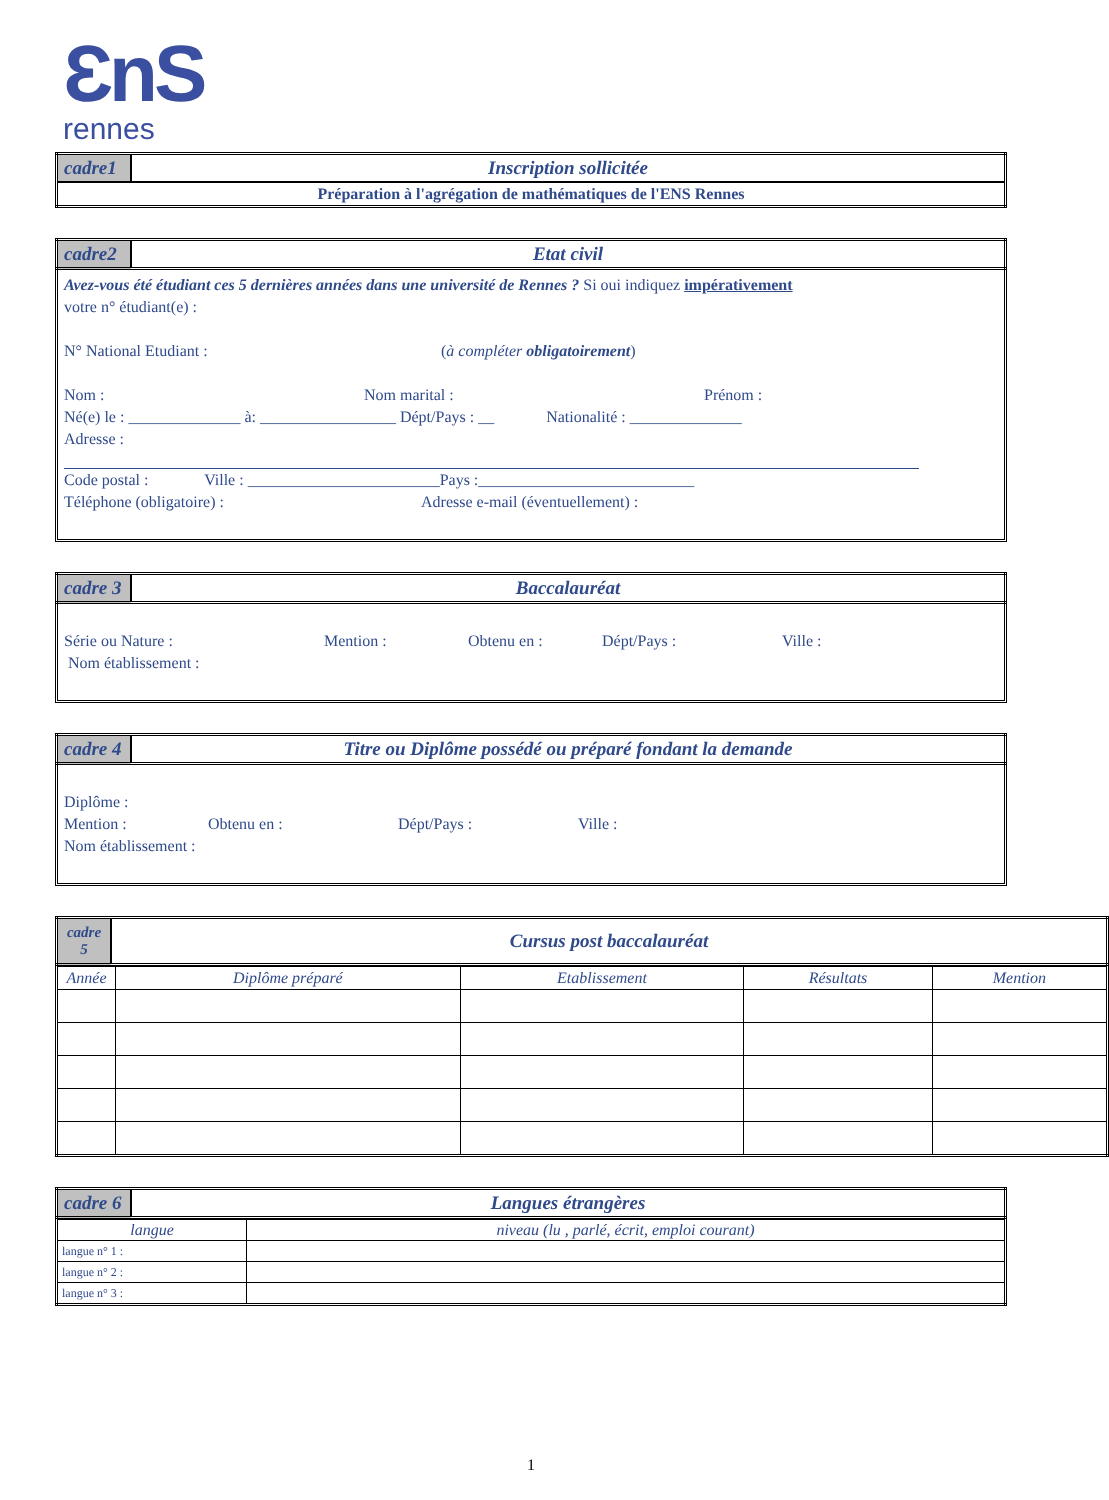ƐnS
rennes
| cadre1 | Inscription sollicitée |
| Préparation à l'agrégation de mathématiques de l'ENS Rennes | |
| cadre2 | Etat civil |
Avez-vous été étudiant ces 5 dernières années dans une université de Rennes ? Si oui indiquez impérativement
votre n° étudiant(e) :
N° National Etudiant : (à compléter obligatoirement)
Nom : Nom marital : Prénom :
Né(e) le : ______________ à: _________________ Dépt/Pays : __ Nationalité : ______________
Adresse :
Code postal : Ville : ________________________Pays :___________________________
Téléphone (obligatoire) : Adresse e-mail (éventuellement) :
| cadre 3 | Baccalauréat |
Série ou Nature : Mention : Obtenu en : Dépt/Pays : Ville :
Nom établissement :
| cadre 4 | Titre ou Diplôme possédé ou préparé fondant la demande |
Diplôme :
Mention : Obtenu en : Dépt/Pays : Ville :
Nom établissement :
| cadre 5 | Cursus post baccalauréat |
| Année | Diplôme préparé | Etablissement | Résultats | Mention |
| --- | --- | --- | --- | --- |
| cadre 6 | Langues étrangères |
| langue | niveau (lu , parlé, écrit, emploi courant) |
| langue n° 1 : | |
| langue n° 2 : | |
| langue n° 3 : | |
1